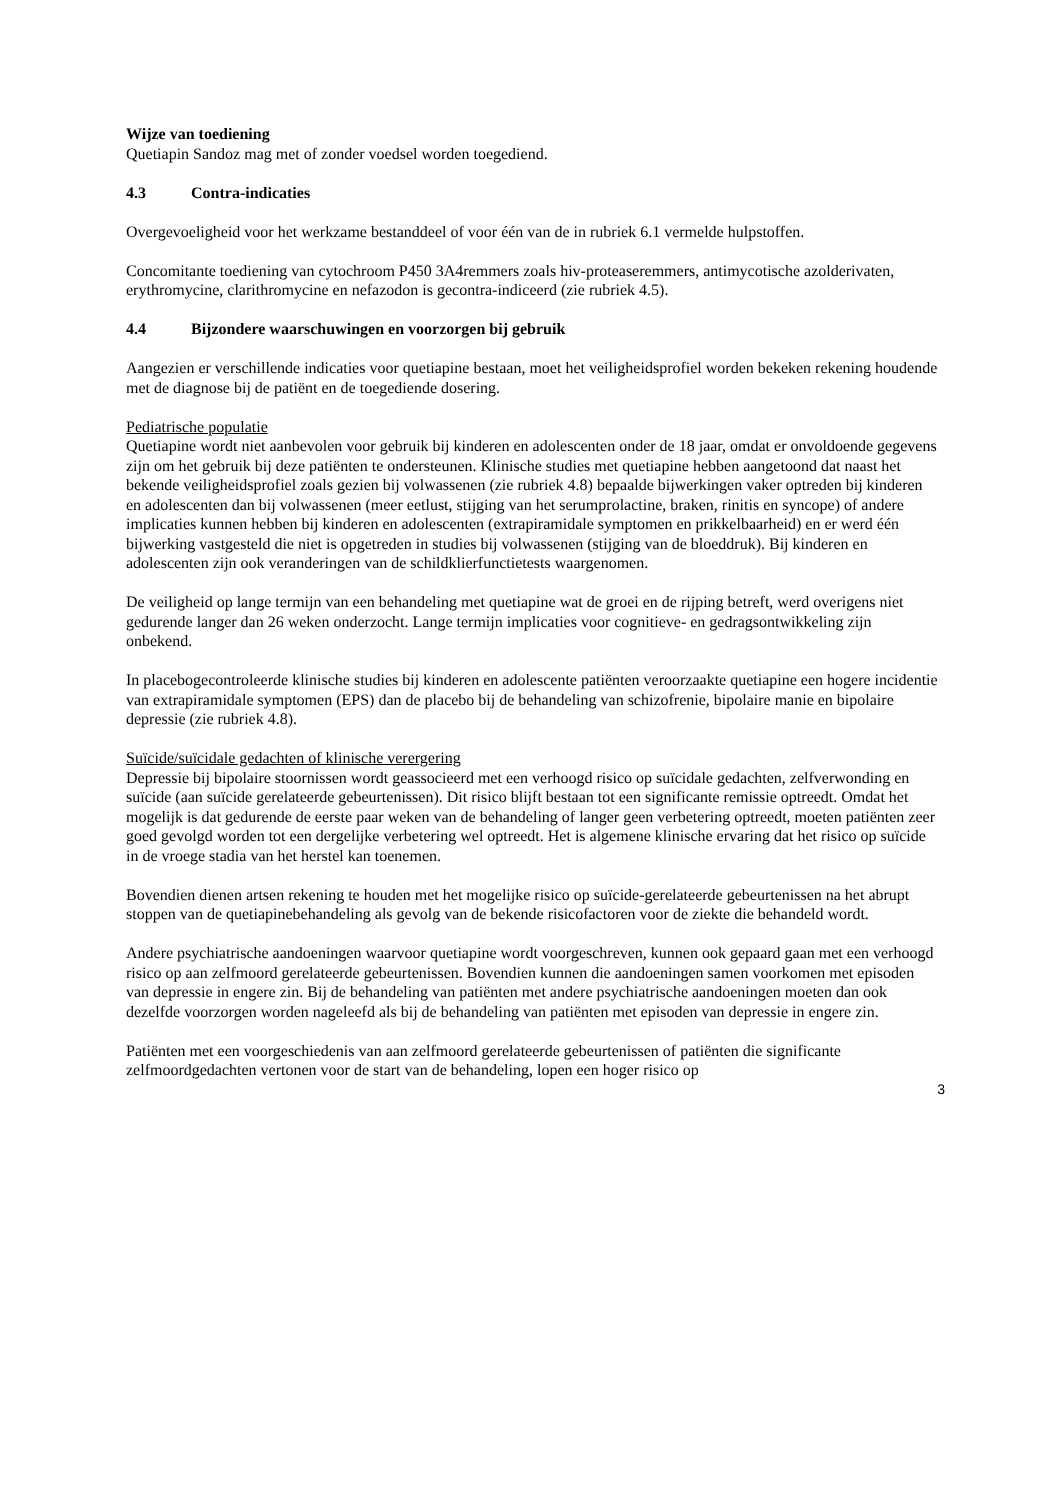Wijze van toediening
Quetiapin Sandoz mag met of zonder voedsel worden toegediend.
4.3 Contra-indicaties
Overgevoeligheid voor het werkzame bestanddeel of voor één van de in rubriek 6.1 vermelde hulpstoffen.
Concomitante toediening van cytochroom P450 3A4remmers zoals hiv-proteaseremmers, antimycotische azolderivaten, erythromycine, clarithromycine en nefazodon is gecontra-indiceerd (zie rubriek 4.5).
4.4 Bijzondere waarschuwingen en voorzorgen bij gebruik
Aangezien er verschillende indicaties voor quetiapine bestaan, moet het veiligheidsprofiel worden bekeken rekening houdende met de diagnose bij de patiënt en de toegediende dosering.
Pediatrische populatie
Quetiapine wordt niet aanbevolen voor gebruik bij kinderen en adolescenten onder de 18 jaar, omdat er onvoldoende gegevens zijn om het gebruik bij deze patiënten te ondersteunen. Klinische studies met quetiapine hebben aangetoond dat naast het bekende veiligheidsprofiel zoals gezien bij volwassenen (zie rubriek 4.8) bepaalde bijwerkingen vaker optreden bij kinderen en adolescenten dan bij volwassenen (meer eetlust, stijging van het serumprolactine, braken, rinitis en syncope) of andere implicaties kunnen hebben bij kinderen en adolescenten (extrapiramidale symptomen en prikkelbaarheid) en er werd één bijwerking vastgesteld die niet is opgetreden in studies bij volwassenen (stijging van de bloeddruk). Bij kinderen en adolescenten zijn ook veranderingen van de schildklierfunctietests waargenomen.
De veiligheid op lange termijn van een behandeling met quetiapine wat de groei en de rijping betreft, werd overigens niet gedurende langer dan 26 weken onderzocht. Lange termijn implicaties voor cognitieve- en gedragsontwikkeling zijn onbekend.
In placebogecontroleerde klinische studies bij kinderen en adolescente patiënten veroorzaakte quetiapine een hogere incidentie van extrapiramidale symptomen (EPS) dan de placebo bij de behandeling van schizofrenie, bipolaire manie en bipolaire depressie (zie rubriek 4.8).
Suïcide/suïcidale gedachten of klinische verergering
Depressie bij bipolaire stoornissen wordt geassocieerd met een verhoogd risico op suïcidale gedachten, zelfverwonding en suïcide (aan suïcide gerelateerde gebeurtenissen). Dit risico blijft bestaan tot een significante remissie optreedt. Omdat het mogelijk is dat gedurende de eerste paar weken van de behandeling of langer geen verbetering optreedt, moeten patiënten zeer goed gevolgd worden tot een dergelijke verbetering wel optreedt. Het is algemene klinische ervaring dat het risico op suïcide in de vroege stadia van het herstel kan toenemen.
Bovendien dienen artsen rekening te houden met het mogelijke risico op suïcide-gerelateerde gebeurtenissen na het abrupt stoppen van de quetiapinebehandeling als gevolg van de bekende risicofactoren voor de ziekte die behandeld wordt.
Andere psychiatrische aandoeningen waarvoor quetiapine wordt voorgeschreven, kunnen ook gepaard gaan met een verhoogd risico op aan zelfmoord gerelateerde gebeurtenissen. Bovendien kunnen die aandoeningen samen voorkomen met episoden van depressie in engere zin. Bij de behandeling van patiënten met andere psychiatrische aandoeningen moeten dan ook dezelfde voorzorgen worden nageleefd als bij de behandeling van patiënten met episoden van depressie in engere zin.
Patiënten met een voorgeschiedenis van aan zelfmoord gerelateerde gebeurtenissen of patiënten die significante zelfmoordgedachten vertonen voor de start van de behandeling, lopen een hoger risico op
3